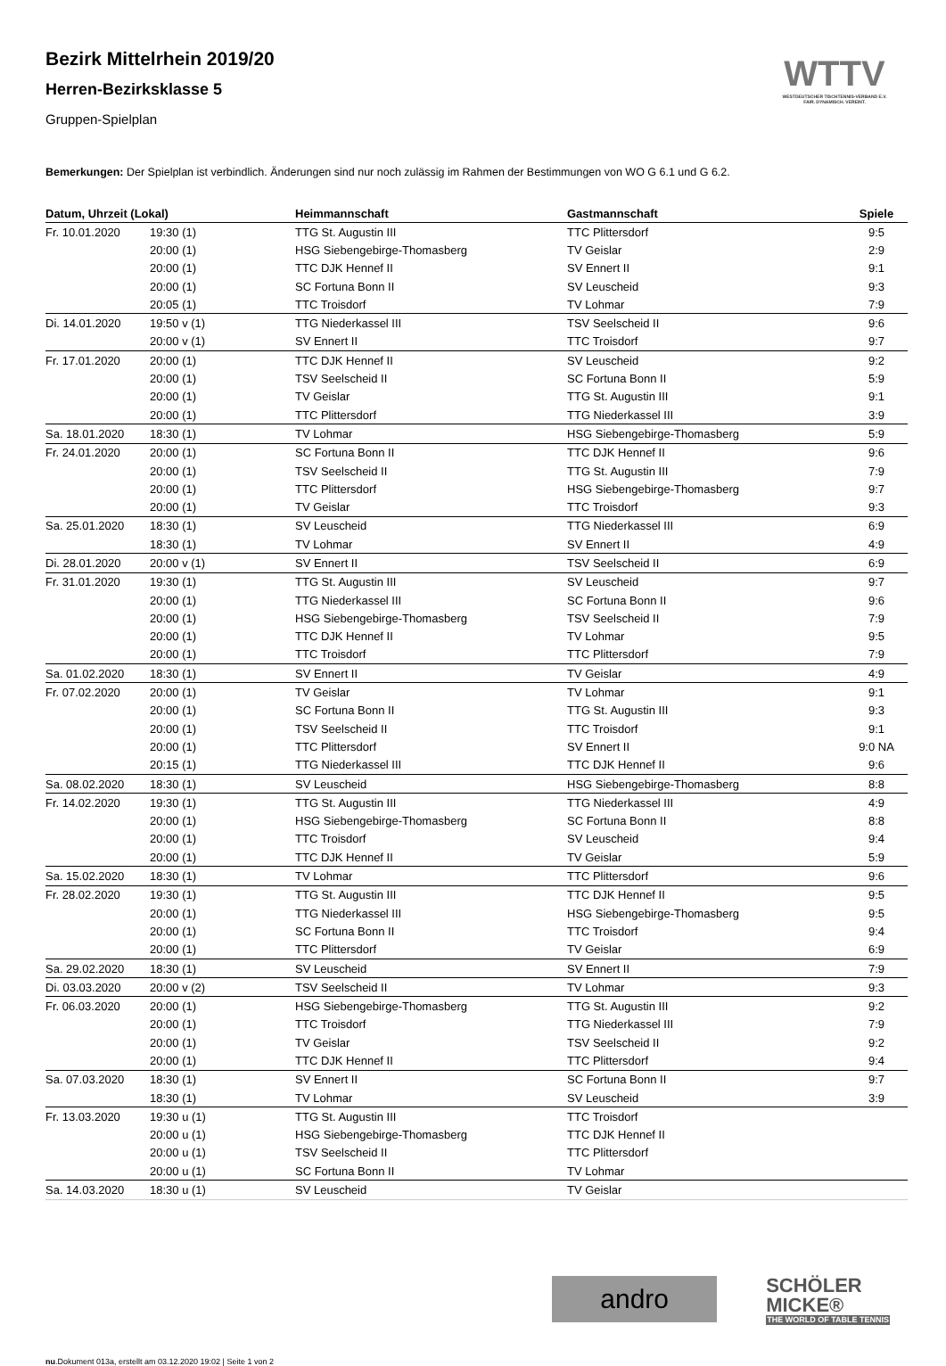WTTV
WESTDEUTSCHER TISCHTENNIS-VERBAND E.V.
FAIR. DYNAMISCH. VEREINT.
Bezirk Mittelrhein 2019/20
Herren-Bezirksklasse 5
Gruppen-Spielplan
Bemerkungen: Der Spielplan ist verbindlich. Änderungen sind nur noch zulässig im Rahmen der Bestimmungen von WO G 6.1 und G 6.2.
| Datum, Uhrzeit (Lokal) | | Heimmannschaft | Gastmannschaft | Spiele |
| --- | --- | --- | --- | --- |
| Fr. 10.01.2020 | 19:30 (1) | TTG St. Augustin III | TTC Plittersdorf | 9:5 |
| | 20:00 (1) | HSG Siebengebirge-Thomasberg | TV Geislar | 2:9 |
| | 20:00 (1) | TTC DJK Hennef II | SV Ennert II | 9:1 |
| | 20:00 (1) | SC Fortuna Bonn II | SV Leuscheid | 9:3 |
| | 20:05 (1) | TTC Troisdorf | TV Lohmar | 7:9 |
| Di. 14.01.2020 | 19:50 v (1) | TTG Niederkassel III | TSV Seelscheid II | 9:6 |
| | 20:00 v (1) | SV Ennert II | TTC Troisdorf | 9:7 |
| Fr. 17.01.2020 | 20:00 (1) | TTC DJK Hennef II | SV Leuscheid | 9:2 |
| | 20:00 (1) | TSV Seelscheid II | SC Fortuna Bonn II | 5:9 |
| | 20:00 (1) | TV Geislar | TTG St. Augustin III | 9:1 |
| | 20:00 (1) | TTC Plittersdorf | TTG Niederkassel III | 3:9 |
| Sa. 18.01.2020 | 18:30 (1) | TV Lohmar | HSG Siebengebirge-Thomasberg | 5:9 |
| Fr. 24.01.2020 | 20:00 (1) | SC Fortuna Bonn II | TTC DJK Hennef II | 9:6 |
| | 20:00 (1) | TSV Seelscheid II | TTG St. Augustin III | 7:9 |
| | 20:00 (1) | TTC Plittersdorf | HSG Siebengebirge-Thomasberg | 9:7 |
| | 20:00 (1) | TV Geislar | TTC Troisdorf | 9:3 |
| Sa. 25.01.2020 | 18:30 (1) | SV Leuscheid | TTG Niederkassel III | 6:9 |
| | 18:30 (1) | TV Lohmar | SV Ennert II | 4:9 |
| Di. 28.01.2020 | 20:00 v (1) | SV Ennert II | TSV Seelscheid II | 6:9 |
| Fr. 31.01.2020 | 19:30 (1) | TTG St. Augustin III | SV Leuscheid | 9:7 |
| | 20:00 (1) | TTG Niederkassel III | SC Fortuna Bonn II | 9:6 |
| | 20:00 (1) | HSG Siebengebirge-Thomasberg | TSV Seelscheid II | 7:9 |
| | 20:00 (1) | TTC DJK Hennef II | TV Lohmar | 9:5 |
| | 20:00 (1) | TTC Troisdorf | TTC Plittersdorf | 7:9 |
| Sa. 01.02.2020 | 18:30 (1) | SV Ennert II | TV Geislar | 4:9 |
| Fr. 07.02.2020 | 20:00 (1) | TV Geislar | TV Lohmar | 9:1 |
| | 20:00 (1) | SC Fortuna Bonn II | TTG St. Augustin III | 9:3 |
| | 20:00 (1) | TSV Seelscheid II | TTC Troisdorf | 9:1 |
| | 20:00 (1) | TTC Plittersdorf | SV Ennert II | 9:0 NA |
| | 20:15 (1) | TTG Niederkassel III | TTC DJK Hennef II | 9:6 |
| Sa. 08.02.2020 | 18:30 (1) | SV Leuscheid | HSG Siebengebirge-Thomasberg | 8:8 |
| Fr. 14.02.2020 | 19:30 (1) | TTG St. Augustin III | TTG Niederkassel III | 4:9 |
| | 20:00 (1) | HSG Siebengebirge-Thomasberg | SC Fortuna Bonn II | 8:8 |
| | 20:00 (1) | TTC Troisdorf | SV Leuscheid | 9:4 |
| | 20:00 (1) | TTC DJK Hennef II | TV Geislar | 5:9 |
| Sa. 15.02.2020 | 18:30 (1) | TV Lohmar | TTC Plittersdorf | 9:6 |
| Fr. 28.02.2020 | 19:30 (1) | TTG St. Augustin III | TTC DJK Hennef II | 9:5 |
| | 20:00 (1) | TTG Niederkassel III | HSG Siebengebirge-Thomasberg | 9:5 |
| | 20:00 (1) | SC Fortuna Bonn II | TTC Troisdorf | 9:4 |
| | 20:00 (1) | TTC Plittersdorf | TV Geislar | 6:9 |
| Sa. 29.02.2020 | 18:30 (1) | SV Leuscheid | SV Ennert II | 7:9 |
| Di. 03.03.2020 | 20:00 v (2) | TSV Seelscheid II | TV Lohmar | 9:3 |
| Fr. 06.03.2020 | 20:00 (1) | HSG Siebengebirge-Thomasberg | TTG St. Augustin III | 9:2 |
| | 20:00 (1) | TTC Troisdorf | TTG Niederkassel III | 7:9 |
| | 20:00 (1) | TV Geislar | TSV Seelscheid II | 9:2 |
| | 20:00 (1) | TTC DJK Hennef II | TTC Plittersdorf | 9:4 |
| Sa. 07.03.2020 | 18:30 (1) | SV Ennert II | SC Fortuna Bonn II | 9:7 |
| | 18:30 (1) | TV Lohmar | SV Leuscheid | 3:9 |
| Fr. 13.03.2020 | 19:30 u (1) | TTG St. Augustin III | TTC Troisdorf | |
| | 20:00 u (1) | HSG Siebengebirge-Thomasberg | TTC DJK Hennef II | |
| | 20:00 u (1) | TSV Seelscheid II | TTC Plittersdorf | |
| | 20:00 u (1) | SC Fortuna Bonn II | TV Lohmar | |
| Sa. 14.03.2020 | 18:30 u (1) | SV Leuscheid | TV Geislar | |
andro
SCHÖLER
MICKE®
THE WORLD OF TABLE TENNIS
nu.Dokument 013a, erstellt am 03.12.2020 19:02 | Seite 1 von 2